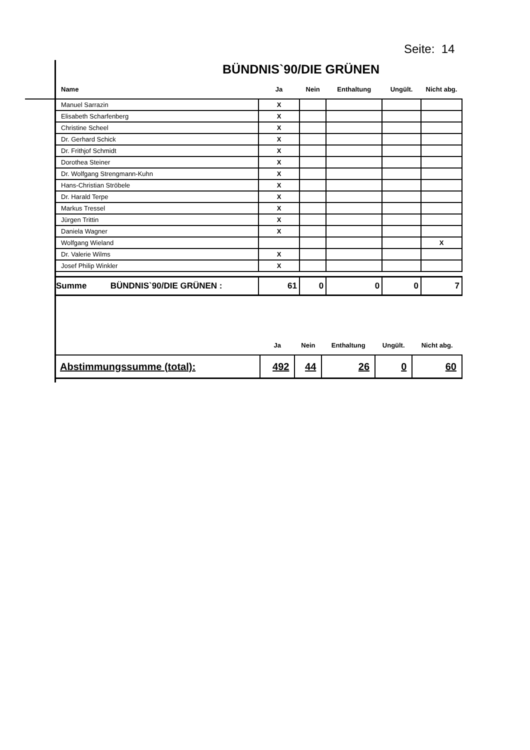Seite: 14
BÜNDNIS`90/DIE GRÜNEN
| Name | Ja | Nein | Enthaltung | Ungült. | Nicht abg. |
| --- | --- | --- | --- | --- | --- |
| Manuel Sarrazin | X | | | | |
| Elisabeth Scharfenberg | X | | | | |
| Christine Scheel | X | | | | |
| Dr. Gerhard Schick | X | | | | |
| Dr. Frithjof Schmidt | X | | | | |
| Dorothea Steiner | X | | | | |
| Dr. Wolfgang Strengmann-Kuhn | X | | | | |
| Hans-Christian Ströbele | X | | | | |
| Dr. Harald Terpe | X | | | | |
| Markus Tressel | X | | | | |
| Jürgen Trittin | X | | | | |
| Daniela Wagner | X | | | | |
| Wolfgang Wieland | | | | | X |
| Dr. Valerie Wilms | X | | | | |
| Josef Philip Winkler | X | | | | |
| Summe BÜNDNIS`90/DIE GRÜNEN : | 61 | 0 | 0 | 0 | 7 |
| | Ja | Nein | Enthaltung | Ungült. | Nicht abg. |
| --- | --- | --- | --- | --- | --- |
| Abstimmungssumme (total): | 492 | 44 | 26 | 0 | 60 |